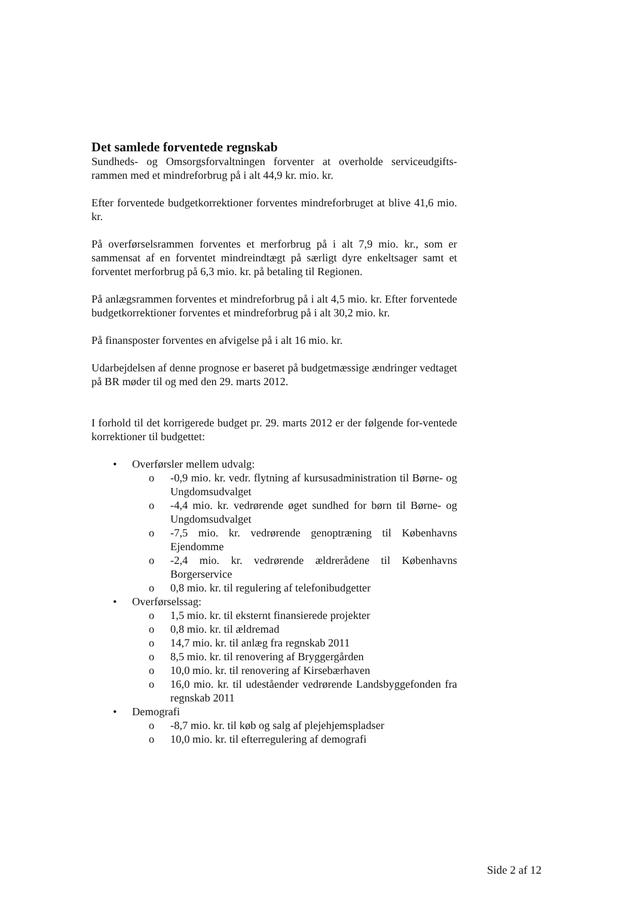Det samlede forventede regnskab
Sundheds- og Omsorgsforvaltningen forventer at overholde serviceudgifts-rammen med et mindreforbrug på i alt 44,9 kr. mio. kr.
Efter forventede budgetkorrektioner forventes mindreforbruget at blive 41,6 mio. kr.
På overførselsrammen forventes et merforbrug på i alt 7,9 mio. kr., som er sammensat af en forventet mindreindtægt på særligt dyre enkeltsager samt et forventet merforbrug på 6,3 mio. kr. på betaling til Regionen.
På anlægsrammen forventes et mindreforbrug på i alt 4,5 mio. kr. Efter forventede budgetkorrektioner forventes et mindreforbrug på i alt 30,2 mio. kr.
På finansposter forventes en afvigelse på i alt 16 mio. kr.
Udarbejdelsen af denne prognose er baseret på budgetmæssige ændringer vedtaget på BR møder til og med den 29. marts 2012.
I forhold til det korrigerede budget pr. 29. marts 2012 er der følgende for-ventede korrektioner til budgettet:
• Overførsler mellem udvalg:
o -0,9 mio. kr. vedr. flytning af kursusadministration til Børne- og Ungdomsudvalget
o -4,4 mio. kr. vedrørende øget sundhed for børn til Børne- og Ungdomsudvalget
o -7,5 mio. kr. vedrørende genoptræning til Københavns Ejendomme
o -2,4 mio. kr. vedrørende ældrerådene til Københavns Borgerservice
o 0,8 mio. kr. til regulering af telefonibudgetter
• Overførselssag:
o 1,5 mio. kr. til eksternt finansierede projekter
o 0,8 mio. kr. til ældremad
o 14,7 mio. kr. til anlæg fra regnskab 2011
o 8,5 mio. kr. til renovering af Bryggergården
o 10,0 mio. kr. til renovering af Kirsebærhaven
o 16,0 mio. kr. til udeståender vedrørende Landsbyggefonden fra regnskab 2011
• Demografi
o -8,7 mio. kr. til køb og salg af plejehjemspladser
o 10,0 mio. kr. til efterregulering af demografi
Side 2 af 12